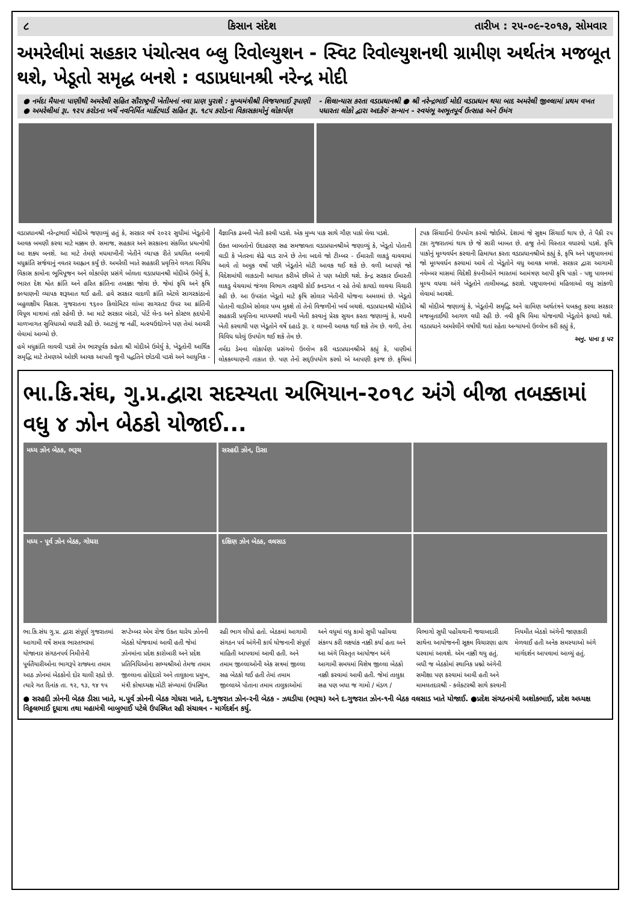૮ કિસાન સંદેશ તારીખ : ૨૫-૦૯-૨૦૧૭, સોમવાર
અમરેલીમાં સહકાર પંચોત્સવ બ્લુ રિવોલ્યુશન - સ્વિટ રિવોલ્યુશનથી ગ્રામીણ અર્થતંત્ર મજબૂત થશે, ખેડૂતો સમૃદ્ધ બનશે : વડાપ્રધાનશ્રી નરેન્દ્ર મોદી
● નર્મદા મૈયાના પાણીથી અમરેલી સહિત સૌરાષ્ટ્રની ખેતીમનાં નવા પ્રાણ પુરાશે : મુખ્યમંત્રીશ્રી વિજયભાઈ રૂપાણી ● અમરેલીમાં રૂા. ૧૨૫ કરોડના ખર્ચે નવનિર્મિત માર્કેટયાર્ડ સહિત રૂા. ૧૮૫ કરોડના વિકાસકામોનું લોકાર્પણ
- શિલાન્યાસ કરતા વડાપ્રધાનશ્રી ● શ્રી નરેન્દ્રભાઈ મોદી વડાપ્રધાન થયા બાદ અમરેલી જીલ્લામાં પ્રથમ વખત પધારતા લોકો દ્વારા અદકેરું સન્માન - સ્વયંભૂ અભૂતપૂર્વ ઉત્સાહ અને ઉમંગ
વડાપ્રધાનશ્રી નરેન્દ્રભાઈ મોદીએ જણાવ્યું હતું કે, સરકાર વર્ષ ૨૦૨૨ સુધીમાં ખેડૂતોની આવક બમણી કરવા માટે મક્કમ છે. સમાજ, સહકાર અને સરકારના સંકલિત પ્રયત્નોથી આ શક્ય બનશે. આ માટે તેમણે મધમાખીની ખેતીને વ્યાપક રીતે પ્રચલિત બનાવી મધુક્રાંતિ સર્જવાનું નવતર આહ્વાન કર્યું છે. અમરેલી ખાતે સહકારી પ્રવૃત્તિને લગતા વિવિધ વિકાસ કામોના ભૂમિપૂજન અને લોકાર્પણ પ્રસંગે બોલતા વડાપ્રધાનશ્રી મોદીએ ઉમેર્યુ કે, ભારત દેશ શ્વેત ક્રાંતિ અને હરિત ક્રાંતિના તબક્કા જોવા છે. જેમાં કૃષિ અને કૃષિ કલ્યાણની વ્યાપક શરૂઆત થઈ હતી. હવે સરકાર વાદળી ક્રાંતિ એટલે સાગરકાંઠાનો બહુલક્ષીય વિકાસ. ગુજરાતના ૧૬૦૦ કિલોમિટર લાંબા સાગરતટ ઉપર આ ક્રાંતિની વિપૂલ માત્રામાં તકો રહેલી છે. આ માટે સરકાર બંદરો, પોર્ટ લેન્ડ અને કોસ્ટલ હૃદયોની માળખાગત સુવિધાઓ વધારી રહી છે. આટલું જ નહીં, મત્સ્યઉદ્યોગને પણ તેમાં આવરી લેવામાં આવ્યો છે.
હમે મધુક્રાંતિ લાવવી પડશે તેમ ભારપૂર્વક કહેતા શ્રી મોદીએ ઉમેર્યુ કે, ખેડૂતોની આર્થિક સમૃદ્ધિ માટે તેમણએ ઓછી આવક આપતી જુની પદ્ધતિને છોડવી પડશે અને આધુનિક - વૈજ્ઞાનિક ઢબની ખેતી કરવી પડશે. એક મુખ્ય પાક સાથે ગૌણ પાકો લેવા પડશે.
ઉક્ત બાબતોનો ઉદાહરણ સહ સમજાવતા વડાપ્રધાનશ્રીએ જણાવ્યું કે, ખેડૂતો પોતાની વાડી કે ખેતરના શેઢે વાડ રાખે છે તેના બદલે જો ટીમ્બર - ઈમારતી લાકડું વાવવામાં આવે તો અમુક વર્ષો પછી ખેડૂતોને મોટી આવક થઈ શકે છે. વળી આપણે જો વિદેશમાંથી લાકડાની આયાત કરીએ છીએ તે પણ ઓછી થશે. કેન્દ્ર સરકાર ઈમારતી લાકડુ વેચવામાં જંગલ વિભાગ તરફથી કોઈ કનડગત ન રહે તેવો કાયદો લાવવા વિચારી રહી છે. આ ઉપરાંત ખેડૂતો માટે કૃષિ સોલાર ખેતીની યોજના અમલમાં છે. ખેડૂતો પોતાની વાડીએ સોલાર પમ્પ મુકશે તો તેનો વિજળીનો ખર્ચ બચશે. વડાપ્રધાનશ્રી મોદીએ સહકારી પ્રવૃત્તિના માધ્યમથી મધની ખેતી કરવાનું પ્રેરક સુચન કરતા જણાવ્યું કે, મધની ખેતી કરવાથી પણ ખેડૂતોને વર્ષે દહાડે રૂા. ૨ લાખની આવક થઈ શકે તેમ છે. વળી, તેના વિવિધ ઘરેલું ઉપયોગ થઈ શકે તેમ છે.
નર્મદા ડેમના લોકાર્પણ પ્રસંગનો ઉલ્લેખ કરી વડાપ્રધાનશ્રીએ કહ્યું કે, પાણીમાં લોકકલ્યાણની તાકાત છે. પણ તેનો સદ્ઉપયોગ કરવો એ આપણી ફરજ છે. કૃષિમાં ટપક સિંચાઈનો ઉપયોગ કરવો જોઈએ. દેશામાં જે સુક્ષ્મ સિંચાઈ થાય છે, તે પૈકી ૨૫ ટકા ગુજરાતમાં થાય છે જે સારી બાબત છે. હજુ તેનો વિસ્તાર વધારવો પડશે. કૃષિ પાકોનું મૂલ્યવર્ધન કરવાની હિમાયત કરતા વડાપ્રધાનશ્રીએ કહ્યું કે, કૃષિ અને પશુપાલનમાં જો મૂલ્યવર્ધન કરવામાં આવે તો ખેડૂતોને વધુ આવક મળશે. સરકાર દ્વારા આગામી નવેમ્બર માસમાં વિદેશી કંપનીઓને ભારતમાં આમંત્રણ આપી કૃષિ પાકો - પશુ પાલનમાં મૂલ્ય વધવા અંગે ખેડૂતોને તાલીમબદ્ધ કરાશે. પશુપાલનમાં મહિલાઓ વધુ સાંકળી લેવામાં આવશે.
શ્રી મોદીએ જણાવ્યું કે, ખેડૂતોની સમૃદ્ધિ અને ગ્રામિણ અર્થતંત્રને ધબકતુ કરવા સરકાર મજબુતાઈથી આગળ વધી રહી છે. નવી કૃષિ વિમા યોજનાથી ખેડૂતોને ફાયદો થશે. વડાપ્રધાને અમરેલીને વર્ષોથી થતાં રહેતા અન્યાયનો ઉલ્લેખ કરી કહ્યું કે,
અનુ. પાના ૬ પર
ભા.કિ.સંઘ, ગુ.પ્ર.દ્વારા સદસ્યતા અભિયાન-૨૦૧૮ અંગે બીજા તબક્કામાં વધુ ૪ ઝોન બેઠકો યોજાઈ...
મધ્ય ઝોન બેઠક, ભરૂચ
સરહદી ઝોન, ડિસા
મધ્ય - પૂર્વ ઝોન બેઠક, ગોધરા
દક્ષિણ ઝોન બેઠક, વલસાડ
ભા.કિ.સંઘ ગુ.પ્ર. દ્વારા સંપૂર્ણ ગુજરાતમાં આગામી વર્ષે સમગ્ર ભારતભરમાં યોજાનાર સંગઠનપર્વ નિમીત્તેની પૂર્વતૈયારીઓના ભાગરૂપે રાજ્યના તમામ આઠ ઝોનમાં બેઠકોનો દોર ચાલી રહ્યો છે. ત્યારે ગત દિનાંક તા. ૧૨, ૧૩, ૧૪ ૧૫ સપ્ટેમ્બર એમ રોજ ઉક્ત ચારેય ઝોનની બેઠકો યોજવામાં આવી હતી જેમાં ઝોનમાંના પ્રદેશ કારોબારી અને પ્રદેશ પ્રતિનિધિઓના સભ્યશ્રીઓ તેમજ તમામ જીલ્લાના હોદ્દેદારો અને તાલુકાના પ્રમુખ, મંત્રી કોષાધ્યક્ષ મોટી સંખ્યામાં ઉપસ્થિત રહી ભાગ લીધો હતો. બેઠકમાં આગામી સંગઠન પર્વ અંગેની કાર્ય યોજનાની સંપૂર્ણ માહિતી આપવામાં આવી હતી. અને તમામ જીલ્લાઓની એક સત્રમાં જીલ્લા સહ બેઠકો થઈ હતી તેમાં તમામ જીલ્લાએ પોતાના તમામ તાલુકાઓમાં અને વધુમાં વધુ કામો સુધી પહોંચવા સંકલ્પ કરી લક્ષ્યાંક નક્કી કર્યા હતા અને આ અંગે વિસ્તૃત આયોજન અંગે આગામી સમયમાં વિશેષ જીલ્લા બેઠકો નક્કી કરવામાં આવી હતી. જેમાં તાલુકા સહ પણ બધા જ ગામો / મંડળ / વિભાગો સુધી પહોંચવાની જવાબદારી સાથેના આયોજનની સૂક્ષ્મ વિચારણા હાથ ધરવામાં આવશે. એમ નક્કી થયુ હતું. બધી જ બેઠકોમાં સ્થાનિક પ્રશ્નો અંગેની સમીક્ષા પણ કરવામાં આવી હતી અને મામલતદારશ્રી - કલેક્ટરશ્રી સાથે કરવાની નિયમીત બેઠકો અંગેની જાણકારી મેળવાઈ હતી અનેક સમસ્યાઓ અંગે માર્ગદર્શન આપવામાં આવ્યું હતું.
● સરહદી ઝોનની બેઠક ડીસા ખાતે, મ.પૂર્વ ઝોનની બેઠક ગોધરા ખાતે, દ.ગુજરાત ઝોન-૨ની બેઠક - ઝઘડીયા (ભરૂચ) અને દ.ગુજરાત ઝોન-૧ની બેઠક વલસાડ ખાતે યોજાઈ. ●પ્રદેશ સંગઠનમંત્રી અશોકભાઈ, પ્રદેશ અધ્યક્ષ વિઠ્ઠલભાઈ દૂધાત્રા તથા મહામંત્રી બાબુભાઈ પટેલે ઉપસ્થિત રહી સંચાલન - માર્ગદર્શન કર્યુ.